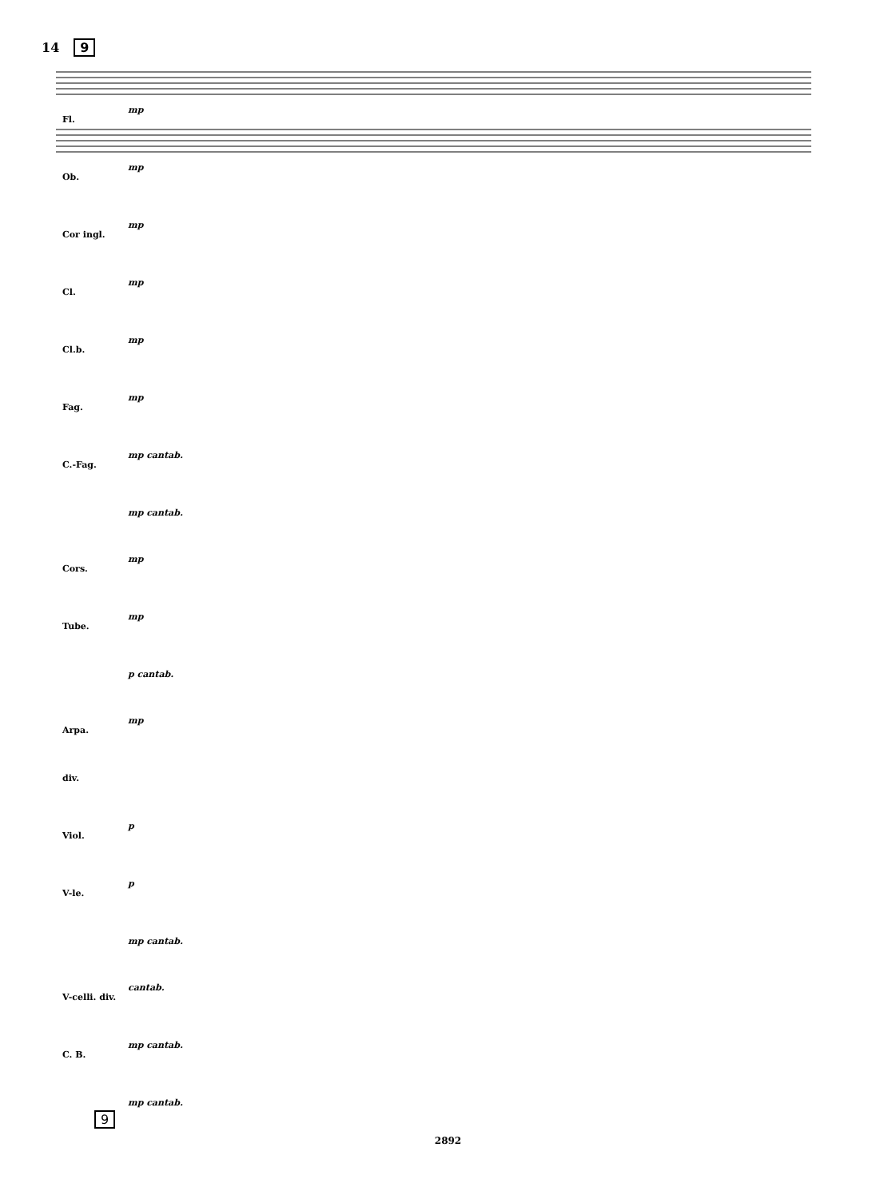14 9
mp
Fl.
mp
Ob.
mp
Cor ingl.
mp
Cl.
mp
Cl.b.
mp
Fag.
mp cantab.
C.-Fag.
mp cantab.
mp
Cors.
mp
Tube.
p cantab.
mp
Arpa.
div.
p
Viol.
p
V-le.
mp cantab.
cantab.
V-celli. div.
mp cantab.
C. B.
mp cantab.
9
2892